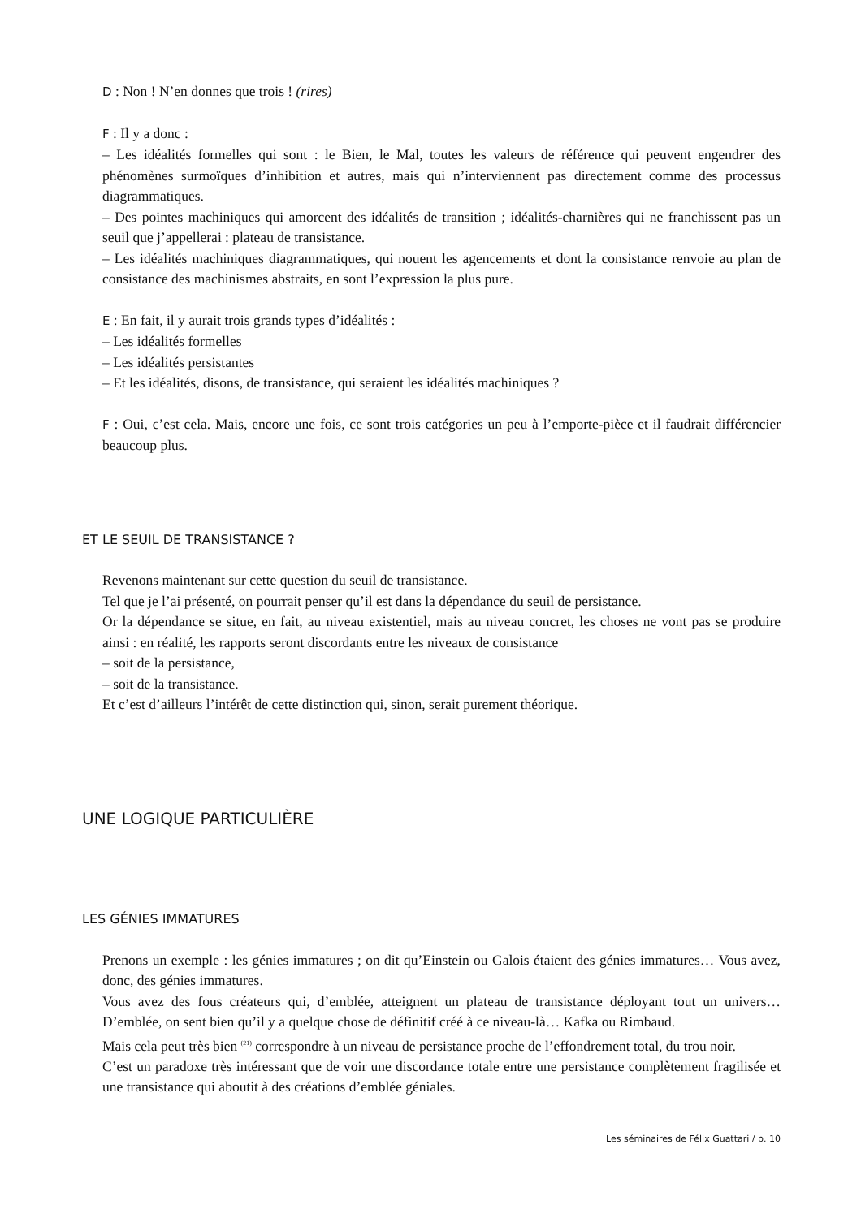D : Non ! N’en donnes que trois ! (rires)
F : Il y a donc :
– Les idéalités formelles qui sont : le Bien, le Mal, toutes les valeurs de référence qui peuvent engendrer des phénomènes surmoïques d’inhibition et autres, mais qui n’interviennent pas directement comme des processus diagrammatiques.
– Des pointes machiniques qui amorcent des idéalités de transition ; idéalités-charnières qui ne franchissent pas un seuil que j’appellerai : plateau de transistance.
– Les idéalités machiniques diagrammatiques, qui nouent les agencements et dont la consistance renvoie au plan de consistance des machinismes abstraits, en sont l’expression la plus pure.
E : En fait, il y aurait trois grands types d’idéalités :
– Les idéalités formelles
– Les idéalités persistantes
– Et les idéalités, disons, de transistance, qui seraient les idéalités machiniques ?
F : Oui, c’est cela. Mais, encore une fois, ce sont trois catégories un peu à l’emporte-pièce et il faudrait différencier beaucoup plus.
ET LE SEUIL DE TRANSISTANCE ?
Revenons maintenant sur cette question du seuil de transistance.
Tel que je l’ai présenté, on pourrait penser qu’il est dans la dépendance du seuil de persistance.
Or la dépendance se situe, en fait, au niveau existentiel, mais au niveau concret, les choses ne vont pas se produire ainsi : en réalité, les rapports seront discordants entre les niveaux de consistance
– soit de la persistance,
– soit de la transistance.
Et c’est d’ailleurs l’intérêt de cette distinction qui, sinon, serait purement théorique.
UNE LOGIQUE PARTICULIÈRE
LES GÉNIES IMMATURES
Prenons un exemple : les génies immatures ; on dit qu’Einstein ou Galois étaient des génies immatures… Vous avez, donc, des génies immatures.
Vous avez des fous créateurs qui, d’emblée, atteignent un plateau de transistance déployant tout un univers… D’emblée, on sent bien qu’il y a quelque chose de définitif créé à ce niveau-là… Kafka ou Rimbaud.
Mais cela peut très bien <sup>(21)</sup> correspondre à un niveau de persistance proche de l’effondrement total, du trou noir.
C’est un paradoxe très intéressant que de voir une discordance totale entre une persistance complètement fragilisée et une transistance qui aboutit à des créations d’emblée géniales.
Les séminaires de Félix Guattari / p. 10